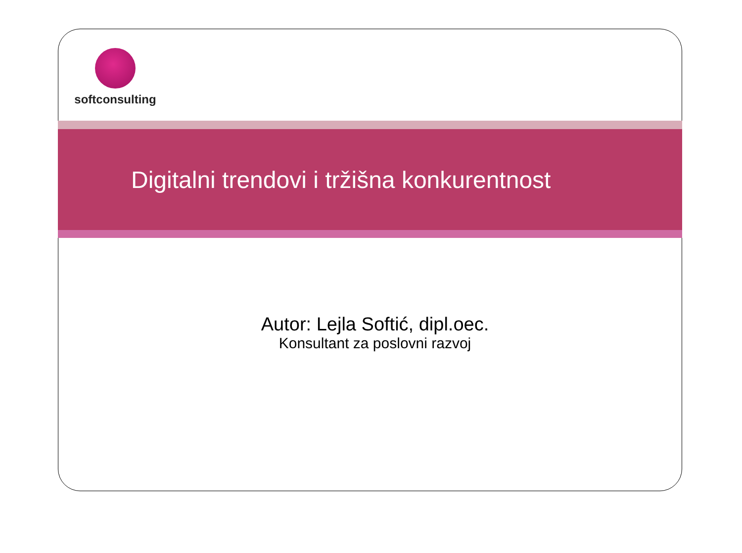softconsulting
Digitalni trendovi i tržišna konkurentnost
Autor: Lejla Softić, dipl.oec.
Konsultant za poslovni razvoj